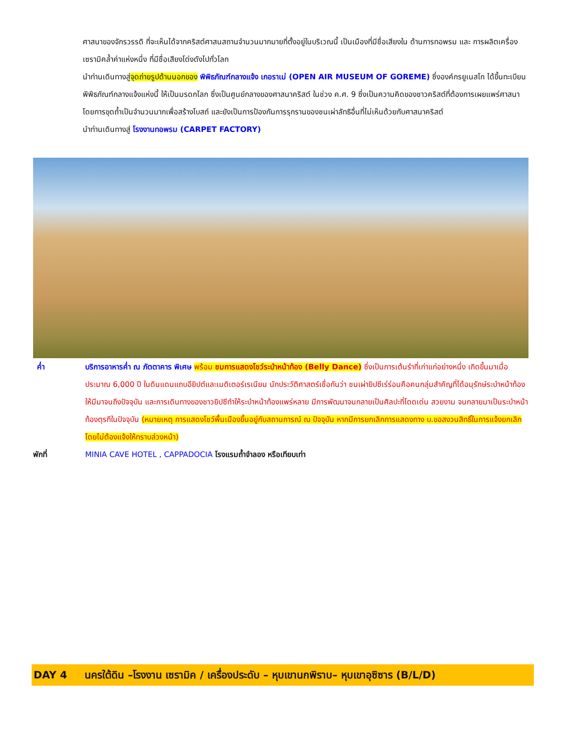ศาสนาของจักรวรรดิ ที่จะเห็นได้จากคริสต์ศาสนสถานจำนวนมากมายที่ตั้งอยู่ในบริเวณนี้ เป็นเมืองที่มีชื่อเสียงใน ด้านการทอพรม และ การผลิตเครื่องเซรามิคล้ำค่าแห่งหนึ่ง ที่มีชื่อเสียงโด่งดังไปทั่วโลก
นำท่านเดินทางสู่จุดถ่ายรูปด้านนอกของ พิพิธภัณฑ์กลางแจ้ง เกอราเม่ (OPEN AIR MUSEUM OF GOREME) ซึ่งองค์กรยูเนสโก ได้ขึ้นทะเบียนพิพิธภัณฑ์กลางแจ้งแห่งนี้ ให้เป็นมรดกโลก ซึ่งเป็นศูนย์กลางของศาสนาคริสต์ ในช่วง ค.ศ. 9 ซึ่งเป็นความคิดของชาวคริสต์ที่ต้องการเผยแพร่ศาสนาโดยการขุดถ้ำเป็นจำนวนมากเพื่อสร้างโบสถ์ และยังเป็นการป้องกันการรุกรานของชนเผ่าลัทธิอื่นที่ไม่เห็นด้วยกับศาสนาคริสต์
นำท่านเดินทางสู่ โรงงานทอพรม (CARPET FACTORY)
ค่ำ บริการอาหารค่ำ ณ ภัตตาคาร พิเศษ พร้อม ชมการแสดงโชว์ระบำหน้าท้อง (Belly Dance) ซึ่งเป็นการเต้นรำที่เก่าแก่อย่างหนึ่ง เกิดขึ้นมาเมื่อประมาณ 6,000 ปี ในดินแดนแถบอียิปต์และเมดิเตอร์เรเนียน นักประวัติศาสตร์เชื่อกันว่า ชนเผ่ายิปซีเร่ร่อนคือคนกลุ่มสำคัญที่ได้อนุรักษ์ระบำหน้าท้องให้มีมาจนถึงปัจจุบัน และการเดินทางของชาวยิปซีทำให้ระบำหน้าท้องแพร่หลาย มีการพัฒนาจนกลายเป็นศิลปะที่โดดเด่น สวยงาม จนกลายมาเป็นระบำหน้าท้องตุรกีในปัจจุบัน (หมายเหตุ การแสดงโชว์พื้นเมืองขึ้นอยู่กับสถานการณ์ ณ ปัจจุบัน หากมีการยกเลิกการแสดงทาง บ.ขอสงวนสิทธิ์ในการแจ้งยกเลิกโดยไม่ต้องแจ้งให้ทราบล่วงหน้า)
พักที่ MINIA CAVE HOTEL , CAPPADOCIA โรงแรมถ้ำจำลอง หรือเทียบเท่า
DAY 4 นครใต้ดิน –โรงงาน เซรามิค / เครื่องประดับ – หุบเขานกพิราบ– หุบเขาอุซิซาร (B/L/D)